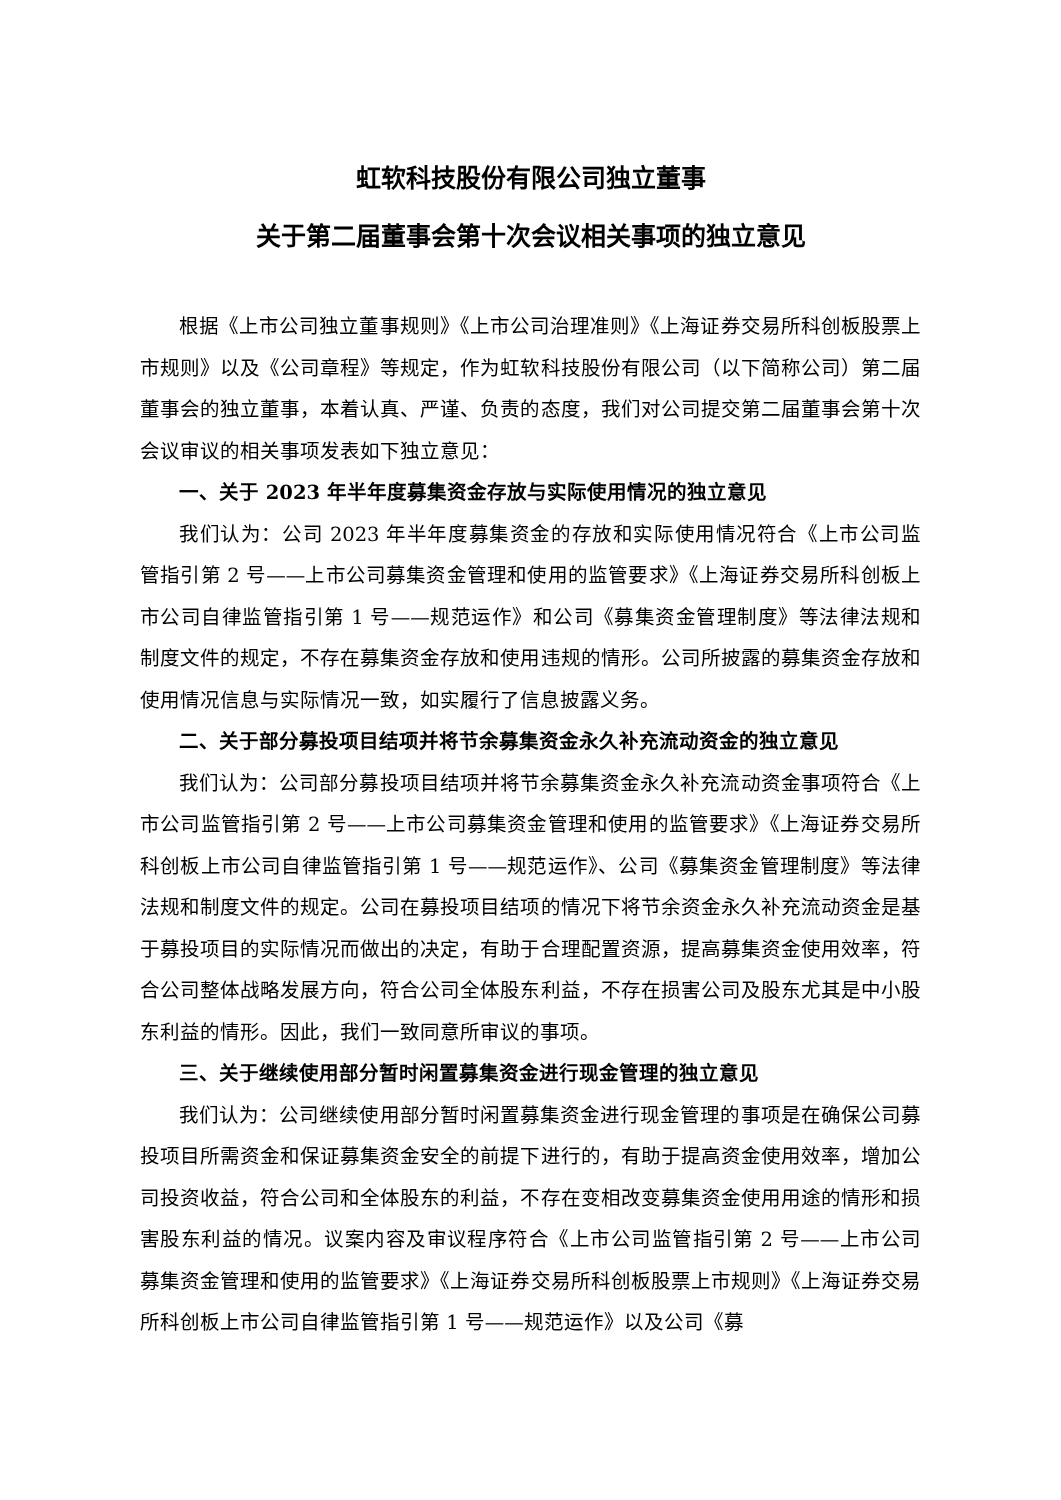虹软科技股份有限公司独立董事
关于第二届董事会第十次会议相关事项的独立意见
根据《上市公司独立董事规则》《上市公司治理准则》《上海证券交易所科创板股票上市规则》以及《公司章程》等规定，作为虹软科技股份有限公司（以下简称公司）第二届董事会的独立董事，本着认真、严谨、负责的态度，我们对公司提交第二届董事会第十次会议审议的相关事项发表如下独立意见：
一、关于 2023 年半年度募集资金存放与实际使用情况的独立意见
我们认为：公司 2023 年半年度募集资金的存放和实际使用情况符合《上市公司监管指引第 2 号——上市公司募集资金管理和使用的监管要求》《上海证券交易所科创板上市公司自律监管指引第 1 号——规范运作》和公司《募集资金管理制度》等法律法规和制度文件的规定，不存在募集资金存放和使用违规的情形。公司所披露的募集资金存放和使用情况信息与实际情况一致，如实履行了信息披露义务。
二、关于部分募投项目结项并将节余募集资金永久补充流动资金的独立意见
我们认为：公司部分募投项目结项并将节余募集资金永久补充流动资金事项符合《上市公司监管指引第 2 号——上市公司募集资金管理和使用的监管要求》《上海证券交易所科创板上市公司自律监管指引第 1 号——规范运作》、公司《募集资金管理制度》等法律法规和制度文件的规定。公司在募投项目结项的情况下将节余资金永久补充流动资金是基于募投项目的实际情况而做出的决定，有助于合理配置资源，提高募集资金使用效率，符合公司整体战略发展方向，符合公司全体股东利益，不存在损害公司及股东尤其是中小股东利益的情形。因此，我们一致同意所审议的事项。
三、关于继续使用部分暂时闲置募集资金进行现金管理的独立意见
我们认为：公司继续使用部分暂时闲置募集资金进行现金管理的事项是在确保公司募投项目所需资金和保证募集资金安全的前提下进行的，有助于提高资金使用效率，增加公司投资收益，符合公司和全体股东的利益，不存在变相改变募集资金使用用途的情形和损害股东利益的情况。议案内容及审议程序符合《上市公司监管指引第 2 号——上市公司募集资金管理和使用的监管要求》《上海证券交易所科创板股票上市规则》《上海证券交易所科创板上市公司自律监管指引第 1 号——规范运作》以及公司《募